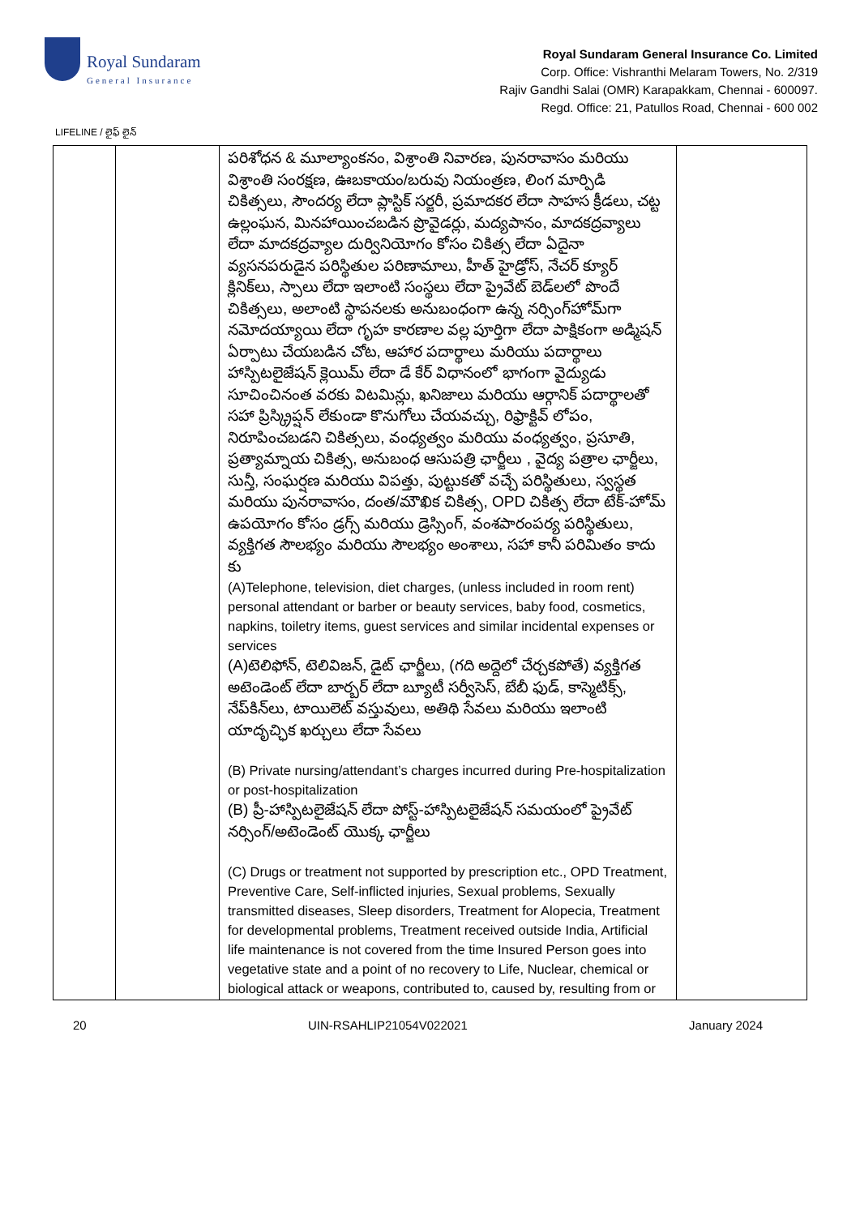Royal Sundaram
General Insurance
Royal Sundaram General Insurance Co. Limited
Corp. Office: Vishranthi Melaram Towers, No. 2/319
Rajiv Gandhi Salai (OMR) Karapakkam, Chennai - 600097.
Regd. Office: 21, Patullos Road, Chennai - 600 002
LIFELINE / లైఫ్ లైన్
| | | పరిశోధన & మూల్యాంకనం, విశ్రాంతి నివారణ, పునరావాసం మరియు విశ్రాంతి సంరక్షణ, ఊబకాయం/బరువు నియంత్రణ, లింగ మార్పిడి చికిత్సలు, సౌందర్య లేదా ప్లాస్టిక్ సర్జరీ, ప్రమాదకర లేదా సాహస క్రీడలు, చట్ట ఉల్లంఘన, మినహాయించబడిన ప్రొవైడర్లు, మద్యపానం, మాదకద్రవ్యాలు లేదా మాదకద్రవ్యాల దుర్వినియోగం కోసం చికిత్స లేదా ఏదైనా వ్యసనపరుడైన పరిస్థితుల పరిణామాలు, హీత్ హైడ్రోస్, నేచర్ క్యూర్ క్లినిక్‌లు, స్పాలు లేదా ఇలాంటి సంస్థలు లేదా ప్రైవేట్ బెడ్‌లలో పొందే చికిత్సలు, అలాంటి స్థాపనలకు అనుబంధంగా ఉన్న నర్సింగ్‌హోమ్‌గా నమోదయ్యాయి లేదా గృహ కారణాల వల్ల పూర్తిగా లేదా పాక్షికంగా అడ్మిషన్ ఏర్పాటు చేయబడిన చోట, ఆహార పదార్థాలు మరియు పదార్థాలు హాస్పిటలైజేషన్ క్లెయిమ్ లేదా డే కేర్ విధానంలో భాగంగా వైద్యుడు సూచించినంత వరకు విటమిన్లు, ఖనిజాలు మరియు ఆర్గానిక్ పదార్థాలతో సహా ప్రిస్క్రిప్షన్ లేకుండా కొనుగోలు చేయవచ్చు, రిఫ్రాక్టివ్ లోపం, నిరూపించబడని చికిత్సలు, వంధ్యత్వం మరియు వంధ్యత్వం, ప్రసూతి, ప్రత్యామ్నాయ చికిత్స, అనుబంధ ఆసుపత్రి ఛార్జీలు , వైద్య పత్రాల ఛార్జీలు, సున్తీ, సంఘర్షణ మరియు విపత్తు, పుట్టుకతో వచ్చే పరిస్థితులు, స్వస్థత మరియు పునరావాసం, దంత/మౌఖిక చికిత్స, OPD చికిత్స లేదా టేక్-హోమ్ ఉపయోగం కోసం డ్రగ్స్ మరియు డ్రెస్సింగ్, వంశపారంపర్య పరిస్థితులు, వ్యక్తిగత సౌలభ్యం మరియు సౌలభ్యం అంశాలు, సహా కానీ పరిమితం కాదు కు (A)Telephone, television, diet charges, (unless included in room rent) personal attendant or barber or beauty services, baby food, cosmetics, napkins, toiletry items, guest services and similar incidental expenses or services (A)టెలిఫోన్, టెలివిజన్, డైట్ ఛార్జీలు, (గది అద్దెలో చేర్చకపోతే) వ్యక్తిగత అటెండెంట్ లేదా బార్బర్ లేదా బ్యూటీ సర్వీసెస్, బేబీ ఫుడ్, కాస్మెటిక్స్, నేప్‌కిన్‌లు, టాయిలెట్ వస్తువులు, అతిథి సేవలు మరియు ఇలాంటి యాదృచ్ఛిక ఖర్చులు లేదా సేవలు (B) Private nursing/attendant’s charges incurred during Pre-hospitalization or post-hospitalization (B) ప్రీ-హాస్పిటలైజేషన్ లేదా పోస్ట్-హాస్పిటలైజేషన్ సమయంలో ప్రైవేట్ నర్సింగ్/అటెండెంట్ యొక్క ఛార్జీలు (C) Drugs or treatment not supported by prescription etc., OPD Treatment, Preventive Care, Self-inflicted injuries, Sexual problems, Sexually transmitted diseases, Sleep disorders, Treatment for Alopecia, Treatment for developmental problems, Treatment received outside India, Artificial life maintenance is not covered from the time Insured Person goes into vegetative state and a point of no recovery to Life, Nuclear, chemical or biological attack or weapons, contributed to, caused by, resulting from or | |
20 UIN-RSAHLIP21054V022021 January 2024